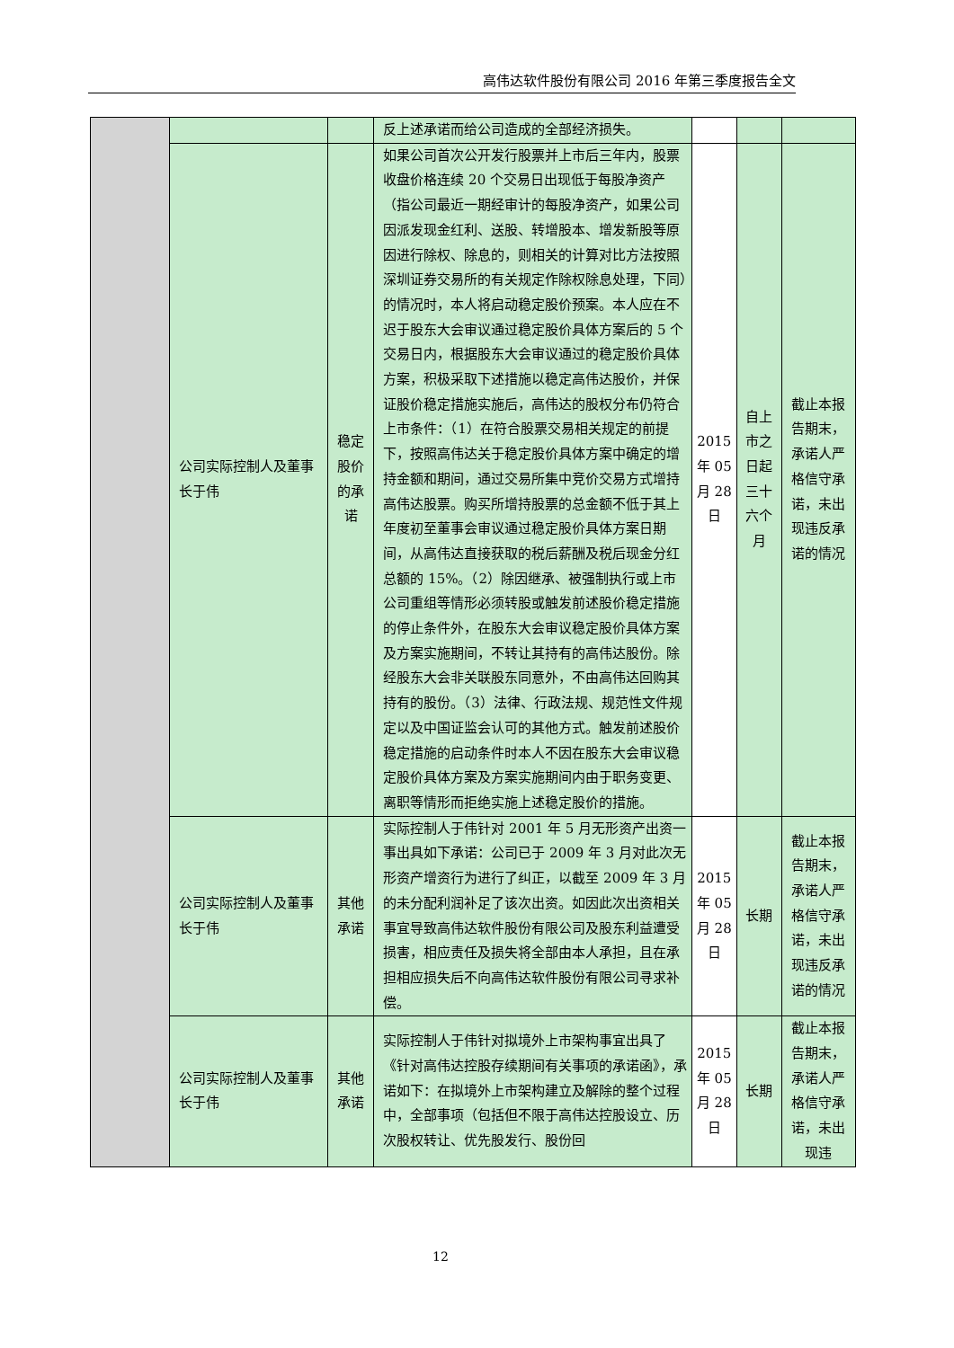高伟达软件股份有限公司 2016 年第三季度报告全文
| | | | 反上述承诺而给公司造成的全部经济损失。 | | | |
| | 公司实际控制人及董事长于伟 | 稳定股价的承诺 | 如果公司首次公开发行股票并上市后三年内，股票收盘价格连续 20 个交易日出现低于每股净资产（指公司最近一期经审计的每股净资产，如果公司因派发现金红利、送股、转增股本、增发新股等原因进行除权、除息的，则相关的计算对比方法按照深圳证券交易所的有关规定作除权除息处理，下同）的情况时，本人将启动稳定股价预案。本人应在不迟于股东大会审议通过稳定股价具体方案后的 5 个交易日内，根据股东大会审议通过的稳定股价具体方案，积极采取下述措施以稳定高伟达股价，并保证股价稳定措施实施后，高伟达的股权分布仍符合上市条件：（1）在符合股票交易相关规定的前提下，按照高伟达关于稳定股价具体方案中确定的增持金额和期间，通过交易所集中竞价交易方式增持高伟达股票。购买所增持股票的总金额不低于其上年度初至董事会审议通过稳定股价具体方案日期间，从高伟达直接获取的税后薪酬及税后现金分红总额的 15%。（2）除因继承、被强制执行或上市公司重组等情形必须转股或触发前述股价稳定措施的停止条件外，在股东大会审议稳定股价具体方案及方案实施期间，不转让其持有的高伟达股份。除经股东大会非关联股东同意外，不由高伟达回购其持有的股份。（3）法律、行政法规、规范性文件规定以及中国证监会认可的其他方式。触发前述股价稳定措施的启动条件时本人不因在股东大会审议稳定股价具体方案及方案实施期间内由于职务变更、离职等情形而拒绝实施上述稳定股价的措施。 | 2015 年 05 月 28 日 | 自上市之日起三十六个月 | 截止本报告期末，承诺人严格信守承诺，未出现违反承诺的情况 |
| | 公司实际控制人及董事长于伟 | 其他承诺 | 实际控制人于伟针对 2001 年 5 月无形资产出资一事出具如下承诺：公司已于 2009 年 3 月对此次无形资产增资行为进行了纠正，以截至 2009 年 3 月的未分配利润补足了该次出资。如因此次出资相关事宜导致高伟达软件股份有限公司及股东利益遭受损害，相应责任及损失将全部由本人承担，且在承担相应损失后不向高伟达软件股份有限公司寻求补偿。 | 2015 年 05 月 28 日 | 长期 | 截止本报告期末，承诺人严格信守承诺，未出现违反承诺的情况 |
| | 公司实际控制人及董事长于伟 | 其他承诺 | 实际控制人于伟针对拟境外上市架构事宜出具了《针对高伟达控股存续期间有关事项的承诺函》，承诺如下：在拟境外上市架构建立及解除的整个过程中，全部事项（包括但不限于高伟达控股设立、历次股权转让、优先股发行、股份回 | 2015 年 05 月 28 日 | 长期 | 截止本报告期末，承诺人严格信守承诺，未出现违 |
12